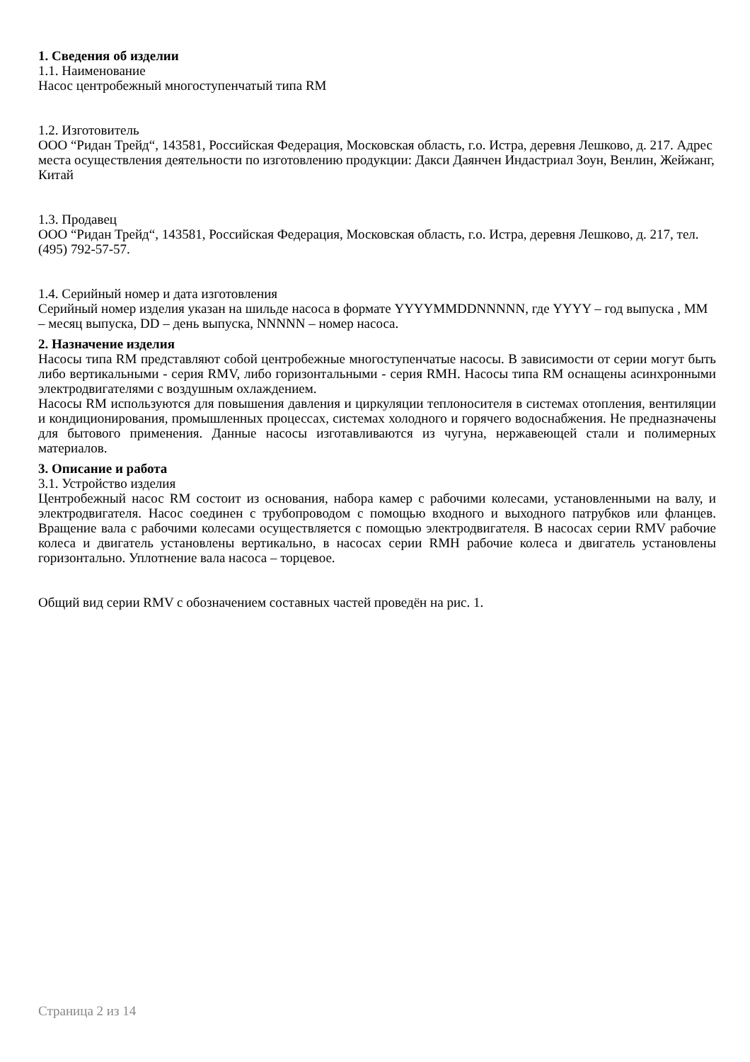1. Сведения об изделии
1.1. Наименование
Насос центробежный многоступенчатый типа RM
1.2. Изготовитель
ООО “Ридан Трейд“, 143581, Российская Федерация, Московская область, г.о. Истра, деревня Лешково, д. 217. Адрес места осуществления деятельности по изготовлению продукции: Дакси Даянчен Индастриал Зоун, Венлин, Жейжанг, Китай
1.3. Продавец
ООО “Ридан Трейд“, 143581, Российская Федерация, Московская область, г.о. Истра, деревня Лешково, д. 217, тел. (495) 792-57-57.
1.4. Серийный номер и дата изготовления
Серийный номер изделия указан на шильде насоса в формате YYYYMMDDNNNNN, где YYYY – год выпуска , MM – месяц выпуска, DD – день выпуска, NNNNN – номер насоса.
2. Назначение изделия
Насосы типа RM представляют собой центробежные многоступенчатые насосы. В зависимости от серии могут быть либо вертикальными - серия RMV, либо горизонтальными - серия RMH. Насосы типа RM оснащены асинхронными электродвигателями с воздушным охлаждением.
Насосы RM используются для повышения давления и циркуляции теплоносителя в системах отопления, вентиляции и кондиционирования, промышленных процессах, системах холодного и горячего водоснабжения. Не предназначены для бытового применения. Данные насосы изготавливаются из чугуна, нержавеющей стали и полимерных материалов.
3. Описание и работа
3.1. Устройство изделия
Центробежный насос RM состоит из основания, набора камер с рабочими колесами, установленными на валу, и электродвигателя. Насос соединен с трубопроводом с помощью входного и выходного патрубков или фланцев. Вращение вала с рабочими колесами осуществляется с помощью электродвигателя. В насосах серии RMV рабочие колеса и двигатель установлены вертикально, в насосах серии RMH рабочие колеса и двигатель установлены горизонтально. Уплотнение вала насоса – торцевое.
Общий вид серии RMV с обозначением составных частей проведён на рис. 1.
Страница 2 из 14